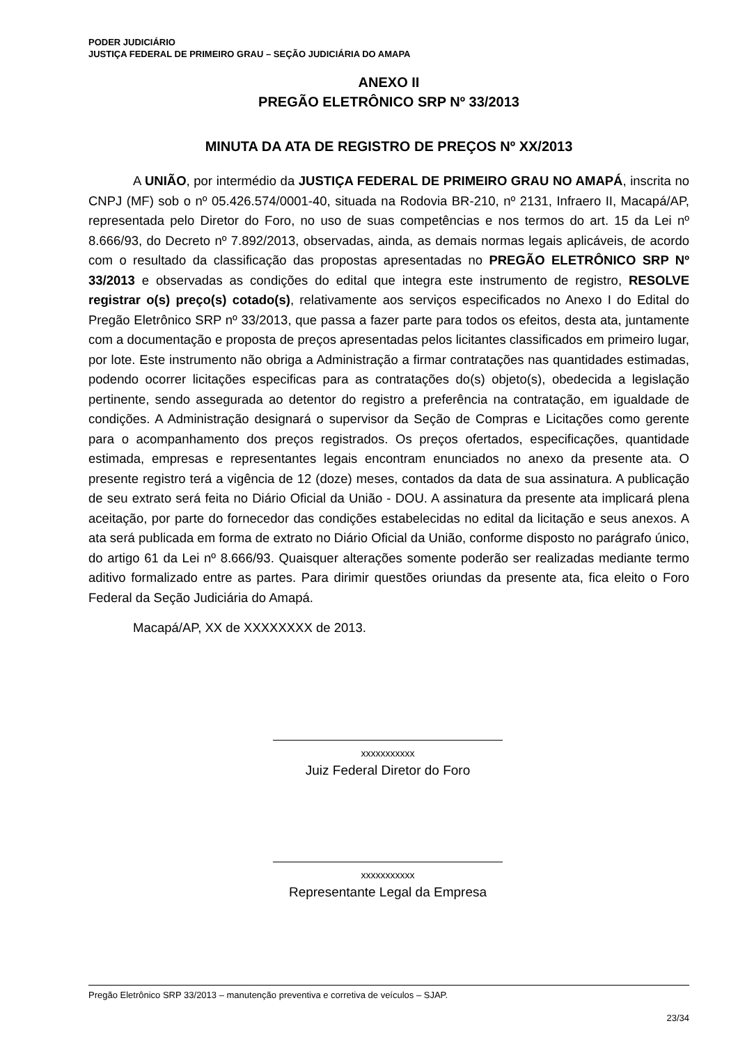PODER JUDICIÁRIO
JUSTIÇA FEDERAL DE PRIMEIRO GRAU – SEÇÃO JUDICIÁRIA DO AMAPA
ANEXO II
PREGÃO ELETRÔNICO SRP Nº 33/2013
MINUTA DA ATA DE REGISTRO DE PREÇOS Nº XX/2013
A UNIÃO, por intermédio da JUSTIÇA FEDERAL DE PRIMEIRO GRAU NO AMAPÁ, inscrita no CNPJ (MF) sob o nº 05.426.574/0001-40, situada na Rodovia BR-210, nº 2131, Infraero II, Macapá/AP, representada pelo Diretor do Foro, no uso de suas competências e nos termos do art. 15 da Lei nº 8.666/93, do Decreto nº 7.892/2013, observadas, ainda, as demais normas legais aplicáveis, de acordo com o resultado da classificação das propostas apresentadas no PREGÃO ELETRÔNICO SRP Nº 33/2013 e observadas as condições do edital que integra este instrumento de registro, RESOLVE registrar o(s) preço(s) cotado(s), relativamente aos serviços especificados no Anexo I do Edital do Pregão Eletrônico SRP nº 33/2013, que passa a fazer parte para todos os efeitos, desta ata, juntamente com a documentação e proposta de preços apresentadas pelos licitantes classificados em primeiro lugar, por lote. Este instrumento não obriga a Administração a firmar contratações nas quantidades estimadas, podendo ocorrer licitações especificas para as contratações do(s) objeto(s), obedecida a legislação pertinente, sendo assegurada ao detentor do registro a preferência na contratação, em igualdade de condições. A Administração designará o supervisor da Seção de Compras e Licitações como gerente para o acompanhamento dos preços registrados. Os preços ofertados, especificações, quantidade estimada, empresas e representantes legais encontram enunciados no anexo da presente ata. O presente registro terá a vigência de 12 (doze) meses, contados da data de sua assinatura. A publicação de seu extrato será feita no Diário Oficial da União - DOU. A assinatura da presente ata implicará plena aceitação, por parte do fornecedor das condições estabelecidas no edital da licitação e seus anexos. A ata será publicada em forma de extrato no Diário Oficial da União, conforme disposto no parágrafo único, do artigo 61 da Lei nº 8.666/93. Quaisquer alterações somente poderão ser realizadas mediante termo aditivo formalizado entre as partes. Para dirimir questões oriundas da presente ata, fica eleito o Foro Federal da Seção Judiciária do Amapá.
Macapá/AP, XX de XXXXXXXX de 2013.
xxxxxxxxxxx
Juiz Federal Diretor do Foro
xxxxxxxxxxx
Representante Legal da Empresa
Pregão Eletrônico SRP 33/2013 – manutenção preventiva e corretiva de veículos – SJAP.
23/34